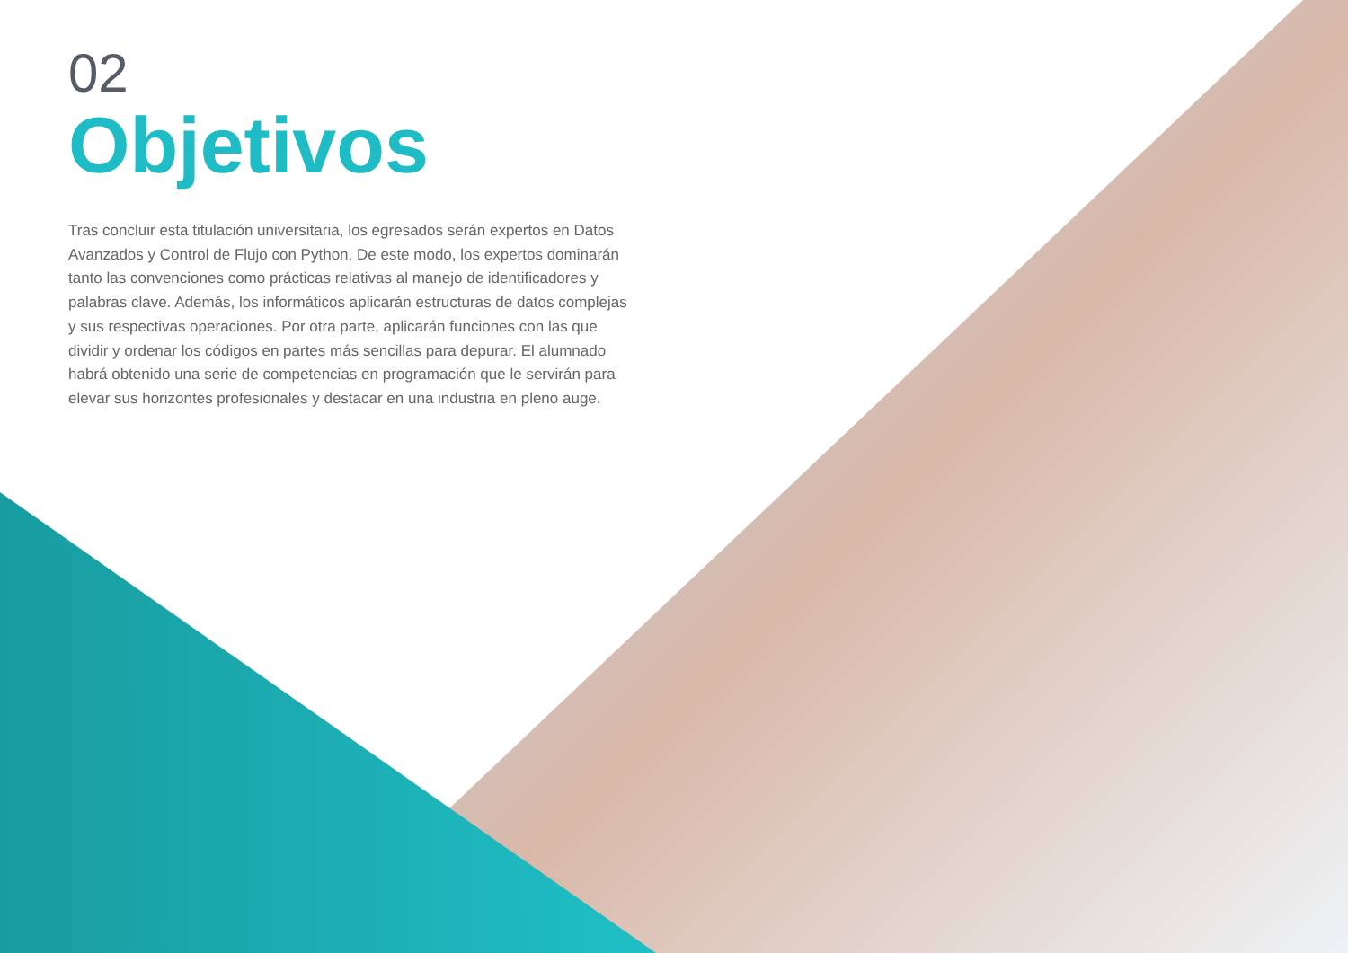02
Objetivos
Tras concluir esta titulación universitaria, los egresados serán expertos en Datos Avanzados y Control de Flujo con Python. De este modo, los expertos dominarán tanto las convenciones como prácticas relativas al manejo de identificadores y palabras clave. Además, los informáticos aplicarán estructuras de datos complejas y sus respectivas operaciones. Por otra parte, aplicarán funciones con las que dividir y ordenar los códigos en partes más sencillas para depurar. El alumnado habrá obtenido una serie de competencias en programación que le servirán para elevar sus horizontes profesionales y destacar en una industria en pleno auge.